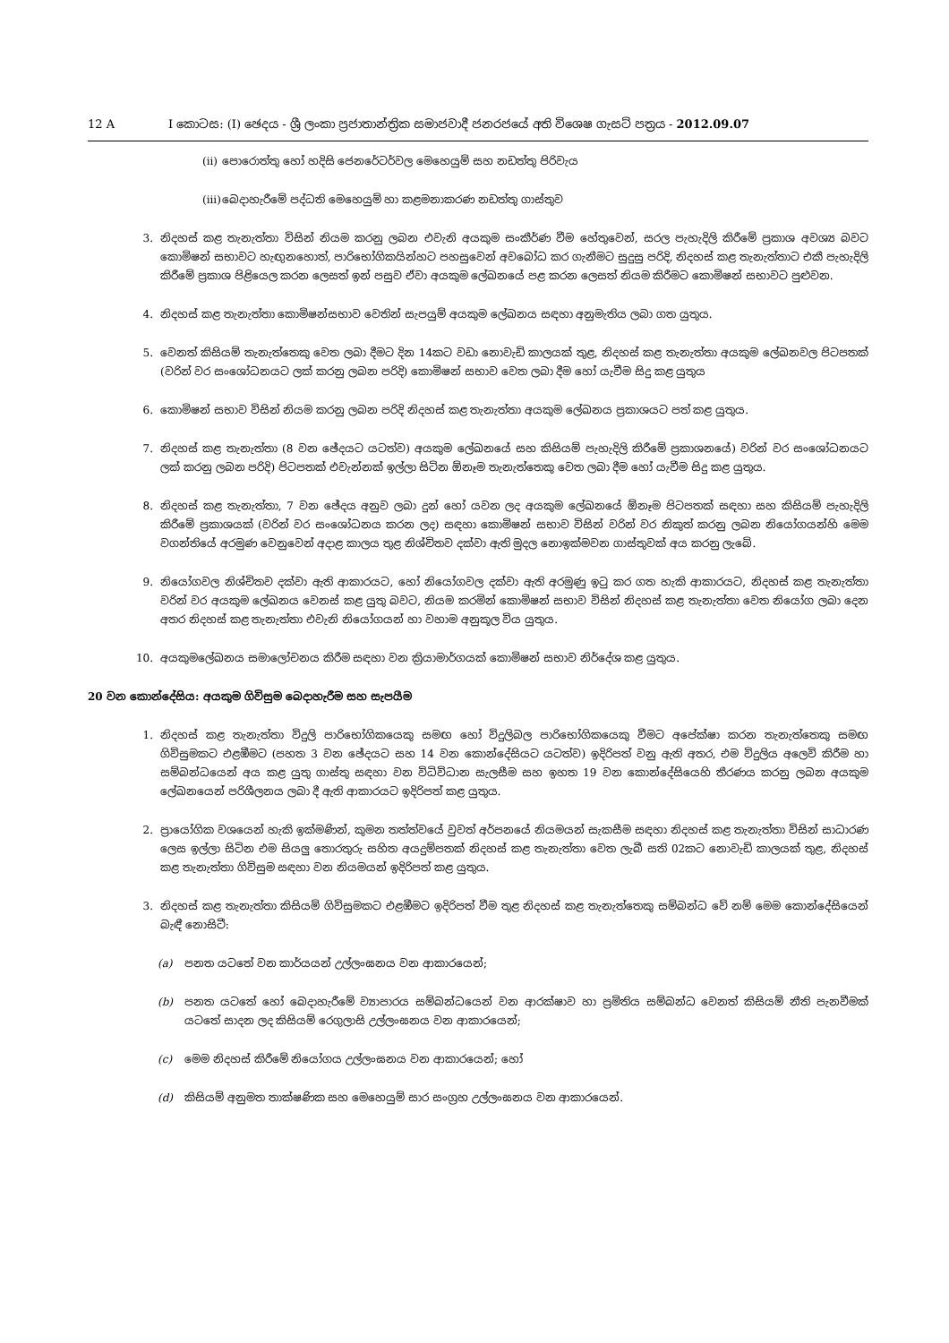12 A I කොටස: (I) ඡෙදය - ශ්‍රී ලංකා ප්‍රජාතාන්ත්‍රික සමාජවාදී ජනරජයේ අති විශෙෂ ගැසට් පත්‍රය - 2012.09.07
(ii) පොරොත්තු හෝ හදිසි ජෙනරේටර්වල මෙහෙයුම් සහ නඩත්තු පිරිවැය
(iii) බෙදාහැරීමේ පද්ධති මෙහෙයුම් හා කළමනාකරණ නඩත්තු ගාස්තුව
3. නිදහස් කළ තැනැත්තා විසින් නියම කරනු ලබන එවැනි අයකුම සංකීර්ණ වීම හේතුවෙන්, සරල පැහැදිලි කිරීමේ ප්‍රකාශ අවශ්‍ය බවට කොමිෂන් සභාවට හැඟුනහොත්, පාරිභෝගිකයින්හට පහසුවෙන් අවබෝධ කර ගැනීමට සුදුසු පරිදි, නිදහස් කළ තැනැත්තාට එකී පැහැදිලි කිරීමේ ප්‍රකාශ පිළියෙල කරන ලෙසත් ඉන් පසුව ඒවා අයකුම ලේඛනයේ පළ කරන ලෙසත් නියම කිරීමට කොමිෂන් සභාවට පුළුවන.
4. නිදහස් කළ තැනැත්තා කොමිෂන්සභාව වෙතින් සැපයුම් අයකුම ලේඛනය සඳහා අනුමැතිය ලබා ගත යුතුය.
5. වෙනත් කිසියම් තැනැත්තෙකු වෙත ලබා දීමට දින 14කට වඩා නොවැඩි කාලයක් තුළ, නිදහස් කළ තැනැත්තා අයකුම ලේඛනවල පිටපතක් (වරින් වර සංශෝධනයට ලක් කරනු ලබන පරිදි) කොමිෂන් සභාව වෙත ලබා දීම හෝ යැවීම සිදු කළ යුතුය
6. කොමිෂන් සභාව විසින් නියම කරනු ලබන පරිදි නිදහස් කළ තැනැත්තා අයකුම ලේඛනය ප්‍රකාශයට පත් කළ යුතුය.
7. නිදහස් කළ තැනැත්තා (8 වන ඡේදයට යටත්ව) අයකුම ලේඛනයේ සහ කිසියම් පැහැදිලි කිරීමේ ප්‍රකාශනයේ) වරින් වර සංශෝධනයට ලක් කරනු ලබන පරිදි) පිටපතක් එවැන්නක් ඉල්ලා සිටින ඕනෑම තැනැත්තෙකු වෙත ලබා දීම හෝ යැවීම සිදු කළ යුතුය.
8. නිදහස් කළ තැනැත්තා, 7 වන ඡේදය අනුව ලබා දුන් හෝ යවන ලද අයකුම ලේඛනයේ ඕනෑම පිටපතක් සඳහා සහ කිසියම් පැහැදිලි කිරීමේ ප්‍රකාශයක් (වරින් වර සංශෝධනය කරන ලද) සඳහා කොමිෂන් සභාව විසින් වරින් වර නිකුත් කරනු ලබන නියෝගයන්හි මෙම වගන්තියේ අරමුණ වෙනුවෙන් අදාළ කාලය තුළ නිශ්චිතව දක්වා ඇති මුදල නොඉක්මවන ගාස්තුවක් අය කරනු ලැබේ.
9. නියෝගවල නිශ්චිතව දක්වා ඇති ආකාරයට, හෝ නියෝගවල දක්වා ඇති අරමුණු ඉටු කර ගත හැකි ආකාරයට, නිදහස් කළ තැනැත්තා වරින් වර අයකුම ලේඛනය වෙනස් කළ යුතු බවට, නියම කරමින් කොමිෂන් සභාව විසින් නිදහස් කළ තැනැත්තා වෙත නියෝග ලබා දෙන අතර නිදහස් කළ තැනැත්තා එවැනි නියෝගයන් හා වහාම අනුකූල විය යුතුය.
10. අයකුමලේඛනය සමාලෝචනය කිරීම සඳහා වන ක්‍රියාමාර්ගයක් කොමිෂන් සභාව නිර්දේශ කළ යුතුය.
20 වන කොන්දේසිය: අයකුම ගිවිසුම බෙදාහැරීම සහ සැපයීම
1. නිදහස් කළ තැනැත්තා විදුලි පාරිභෝගිකයෙකු සමඟ හෝ විදුලිබල පාරිභෝගිකයෙකු වීමට අපේක්ෂා කරන තැනැත්තෙකු සමඟ ගිවිසුමකට එළඹීමට (පහත 3 වන ඡේදයට සහ 14 වන කොන්දේසියට යටත්ව) ඉදිරිපත් වනු ඇති අතර, එම විදුලිය අලෙවි කිරීම හා සම්බන්ධයෙන් අය කළ යුතු ගාස්තු සඳහා වන විධිවිධාන සැලසීම සහ ඉහත 19 වන කොන්දේසියෙහි තීරණය කරනු ලබන අයකුම ලේඛනයෙන් පරිශීලනය ලබා දී ඇති ආකාරයට ඉදිරිපත් කළ යුතුය.
2. ප්‍රායෝගික වශයෙන් හැකි ඉක්මණින්, කුමන තත්ත්වයේ වුවත් අර්පනයේ නියමයන් සැකසීම සඳහා නිදහස් කළ තැනැත්තා විසින් සාධාරණ ලෙස ඉල්ලා සිටින එම සියලු තොරතුරු සහිත අයදුම්පතක් නිදහස් කළ තැනැත්තා වෙත ලැබී සති 02කට නොවැඩි කාලයක් තුළ, නිදහස් කළ තැනැත්තා ගිවිසුම සඳහා වන නියමයන් ඉදිරිපත් කළ යුතුය.
3. නිදහස් කළ තැනැත්තා කිසියම් ගිවිසුමකට එළඹීමට ඉදිරිපත් වීම තුළ නිදහස් කළ තැනැත්තෙකු සම්බන්ධ වේ නම් මෙම කොන්දේසියෙන් බැඳී නොසිටී:
(a) පනත යටතේ වන කාර්යයන් උල්ලංඝනය වන ආකාරයෙන්;
(b) පනත යටතේ හෝ බෙදාහැරීමේ ව්‍යාපාරය සම්බන්ධයෙන් වන ආරක්ෂාව හා ප්‍රමිතිය සම්බන්ධ වෙනත් කිසියම් නීති පැනවීමක් යටතේ සාදන ලද කිසියම් රෙගුලාසි උල්ලංඝනය වන ආකාරයෙන්;
(c) මෙම නිදහස් කිරීමේ නියෝගය උල්ලංඝනය වන ආකාරයෙන්; හෝ
(d) කිසියම් අනුමත තාක්ෂණික සහ මෙහෙයුම් සාර සංග්‍රහ උල්ලංඝනය වන ආකාරයෙන්.